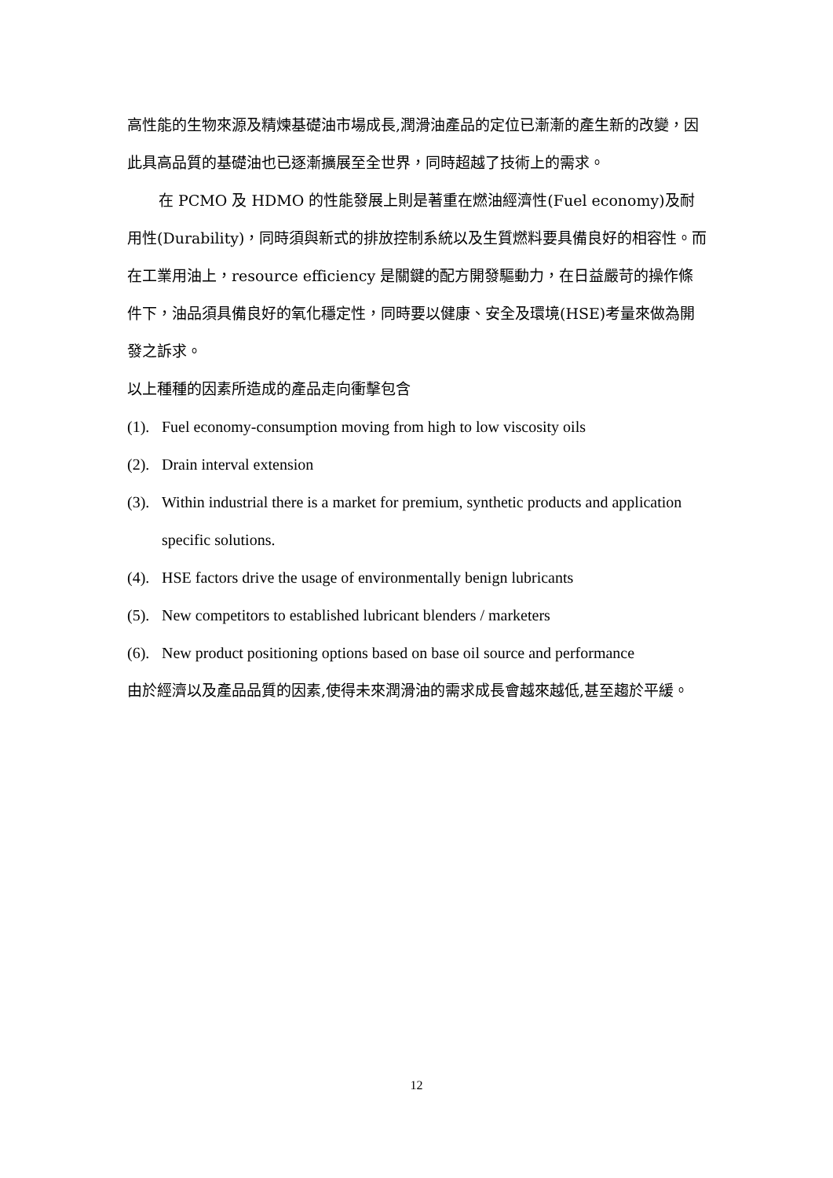高性能的生物來源及精煉基礎油市場成長,潤滑油產品的定位已漸漸的產生新的改變，因此具高品質的基礎油也已逐漸擴展至全世界，同時超越了技術上的需求。
在 PCMO 及 HDMO 的性能發展上則是著重在燃油經濟性(Fuel economy)及耐用性(Durability)，同時須與新式的排放控制系統以及生質燃料要具備良好的相容性。而在工業用油上，resource efficiency 是關鍵的配方開發驅動力，在日益嚴苛的操作條件下，油品須具備良好的氧化穩定性，同時要以健康、安全及環境(HSE)考量來做為開發之訴求。
以上種種的因素所造成的產品走向衝擊包含
(1). Fuel economy-consumption moving from high to low viscosity oils
(2). Drain interval extension
(3). Within industrial there is a market for premium, synthetic products and application specific solutions.
(4). HSE factors drive the usage of environmentally benign lubricants
(5). New competitors to established lubricant blenders / marketers
(6). New product positioning options based on base oil source and performance
由於經濟以及產品品質的因素,使得未來潤滑油的需求成長會越來越低,甚至趨於平緩。
12